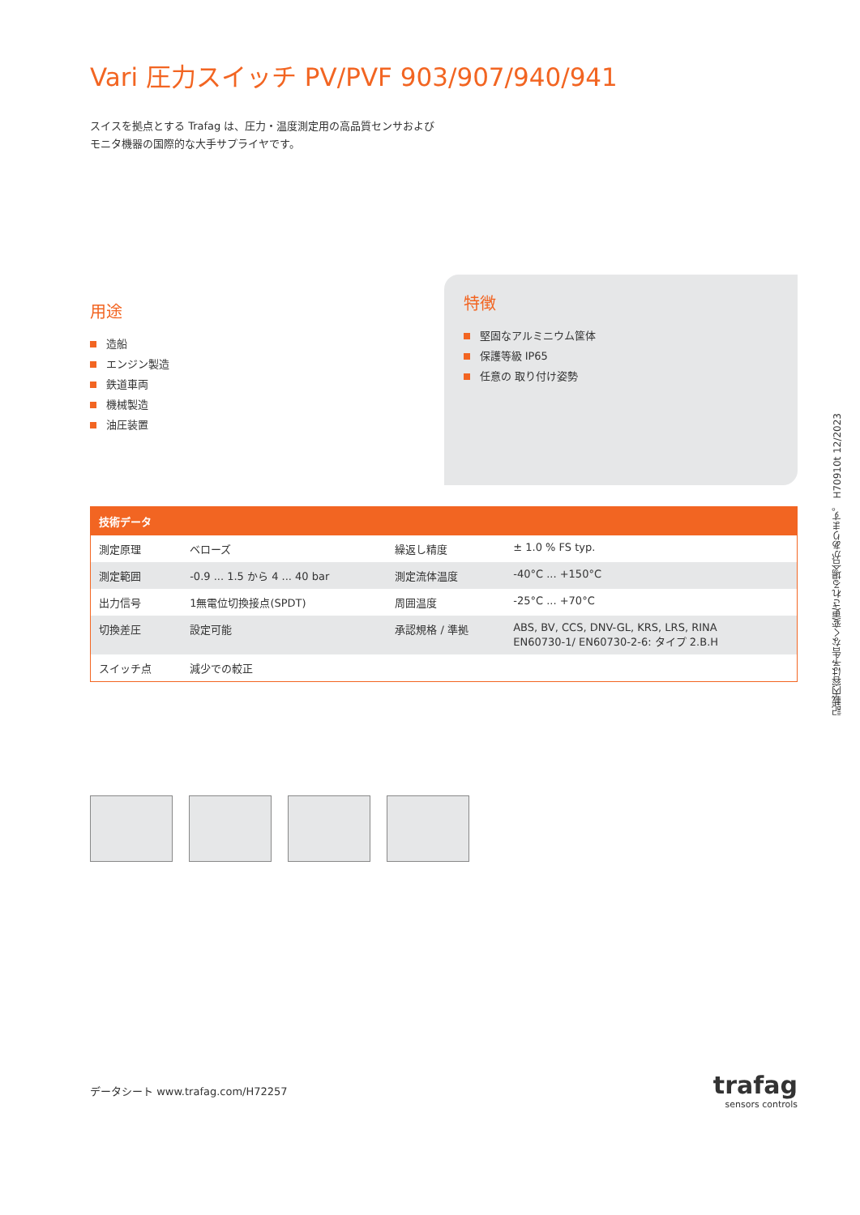Vari 圧力スイッチ PV/PVF 903/907/940/941
スイスを拠点とする Trafag は、圧力・温度測定用の高品質センサおよびモニタ機器の国際的な大手サプライヤです。
用途
造船
エンジン製造
鉄道車両
機械製造
油圧装置
特徴
堅固なアルミニウム筐体
保護等級 IP65
任意の 取り付け姿勢
| 技術データ | | | |
| --- | --- | --- | --- |
| 測定原理 | ベローズ | 繰返し精度 | ± 1.0 % FS typ. |
| 測定範囲 | -0.9 ... 1.5 から 4 ... 40 bar | 測定流体温度 | -40°C ... +150°C |
| 出力信号 | 1無電位切換接点(SPDT) | 周囲温度 | -25°C ... +70°C |
| 切換差圧 | 設定可能 | 承認規格 / 準拠 | ABS, BV, CCS, DNV-GL, KRS, LRS, RINA EN60730-1/ EN60730-2-6: タイプ 2.B.H |
| スイッチ点 | 減少での較正 | | |
データシート www.trafag.com/H72257
trafag
sensors controls
記載内容は予告なく変更される場合があります。 H70910t 12/2023